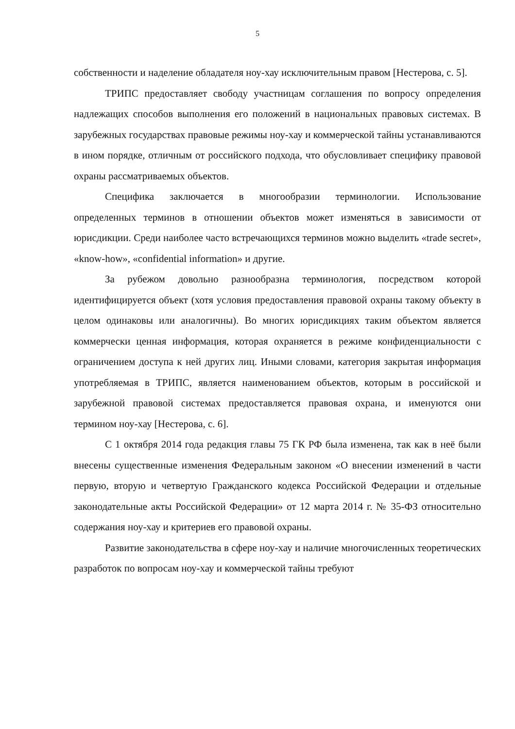5
собственности и наделение обладателя ноу-хау исключительным правом [Нестерова, с. 5].
ТРИПС предоставляет свободу участницам соглашения по вопросу определения надлежащих способов выполнения его положений в национальных правовых системах. В зарубежных государствах правовые режимы ноу-хау и коммерческой тайны устанавливаются в ином порядке, отличным от российского подхода, что обусловливает специфику правовой охраны рассматриваемых объектов.
Специфика заключается в многообразии терминологии. Использование определенных терминов в отношении объектов может изменяться в зависимости от юрисдикции. Среди наиболее часто встречающихся терминов можно выделить «trade secret», «know-how», «confidential information» и другие.
За рубежом довольно разнообразна терминология, посредством которой идентифицируется объект (хотя условия предоставления правовой охраны такому объекту в целом одинаковы или аналогичны). Во многих юрисдикциях таким объектом является коммерчески ценная информация, которая охраняется в режиме конфиденциальности с ограничением доступа к ней других лиц. Иными словами, категория закрытая информация употребляемая в ТРИПС, является наименованием объектов, которым в российской и зарубежной правовой системах предоставляется правовая охрана, и именуются они термином ноу-хау [Нестерова, с. 6].
С 1 октября 2014 года редакция главы 75 ГК РФ была изменена, так как в неё были внесены существенные изменения Федеральным законом «О внесении изменений в части первую, вторую и четвертую Гражданского кодекса Российской Федерации и отдельные законодательные акты Российской Федерации» от 12 марта 2014 г. № 35-ФЗ относительно содержания ноу-хау и критериев его правовой охраны.
Развитие законодательства в сфере ноу-хау и наличие многочисленных теоретических разработок по вопросам ноу-хау и коммерческой тайны требуют